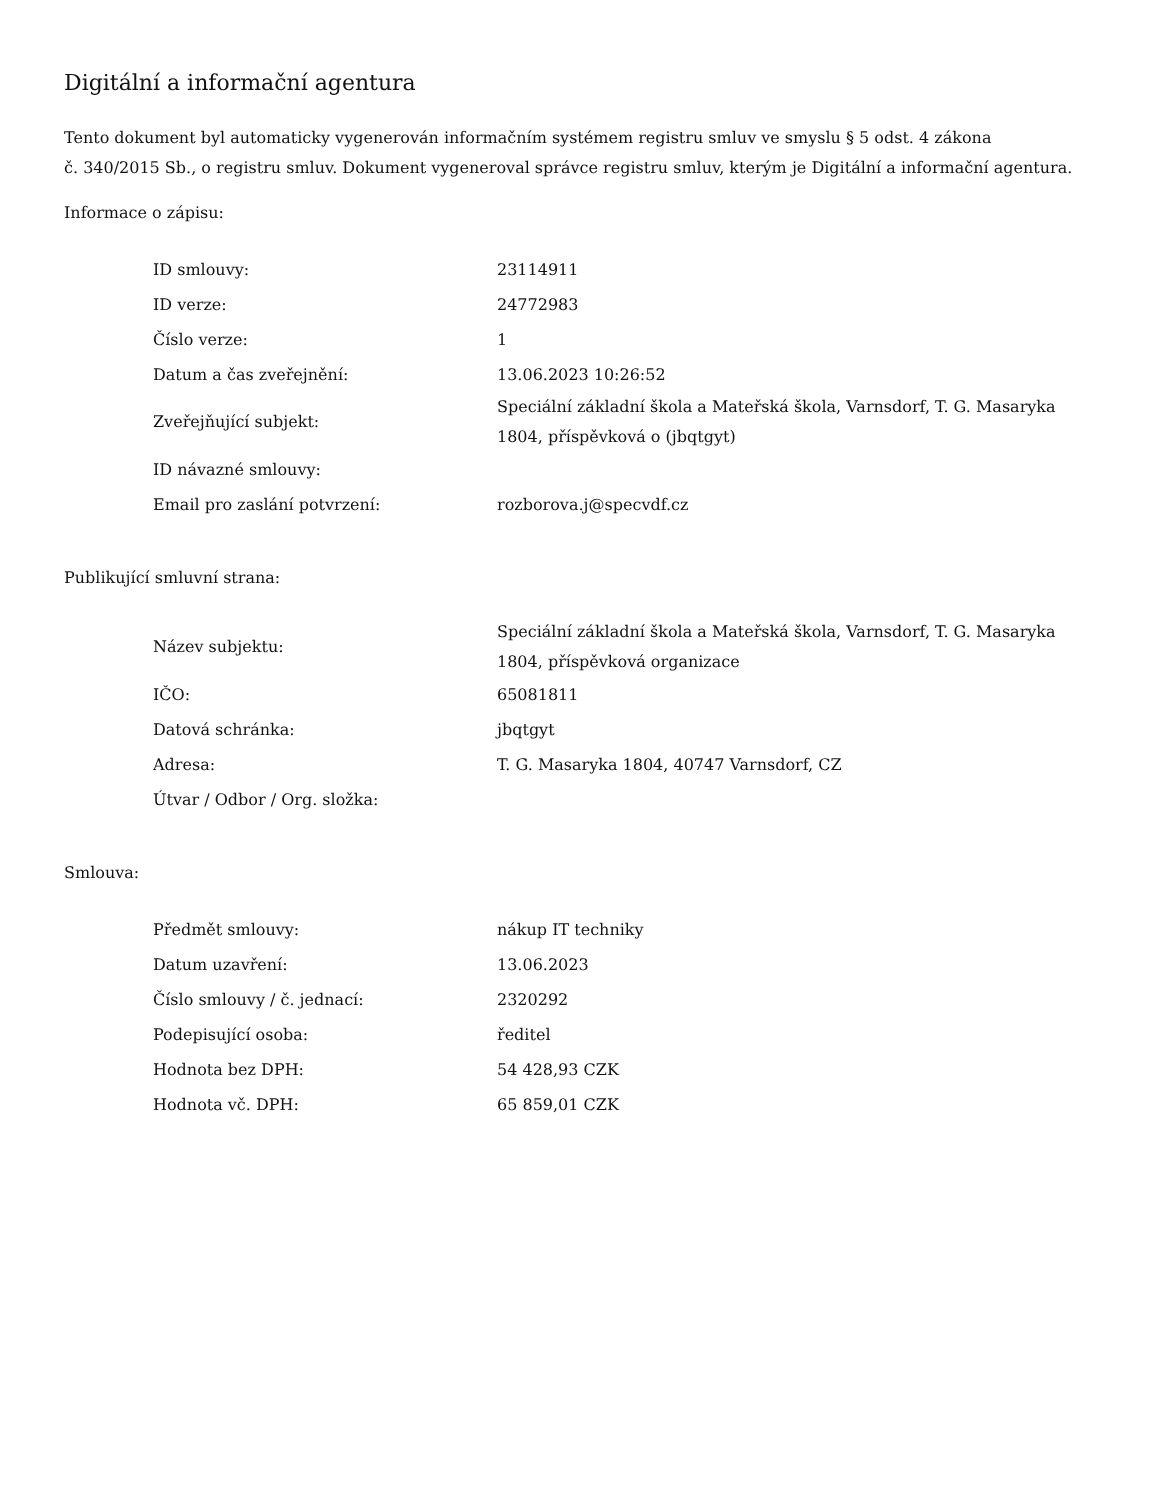Digitální a informační agentura
Tento dokument byl automaticky vygenerován informačním systémem registru smluv ve smyslu § 5 odst. 4 zákona
č. 340/2015 Sb., o registru smluv. Dokument vygeneroval správce registru smluv, kterým je Digitální a informační agentura.
Informace o zápisu:
| ID smlouvy: | 23114911 |
| ID verze: | 24772983 |
| Číslo verze: | 1 |
| Datum a čas zveřejnění: | 13.06.2023 10:26:52 |
| Zveřejňující subjekt: | Speciální základní škola a Mateřská škola, Varnsdorf, T. G. Masaryka 1804, příspěvková o (jbqtgyt) |
| ID návazné smlouvy: | |
| Email pro zaslání potvrzení: | rozborova.j@specvdf.cz |
Publikující smluvní strana:
| Název subjektu: | Speciální základní škola a Mateřská škola, Varnsdorf, T. G. Masaryka 1804, příspěvková organizace |
| IČO: | 65081811 |
| Datová schránka: | jbqtgyt |
| Adresa: | T. G. Masaryka 1804, 40747 Varnsdorf, CZ |
| Útvar / Odbor / Org. složka: | |
Smlouva:
| Předmět smlouvy: | nákup IT techniky |
| Datum uzavření: | 13.06.2023 |
| Číslo smlouvy / č. jednací: | 2320292 |
| Podepisující osoba: | ředitel |
| Hodnota bez DPH: | 54 428,93 CZK |
| Hodnota vč. DPH: | 65 859,01 CZK |